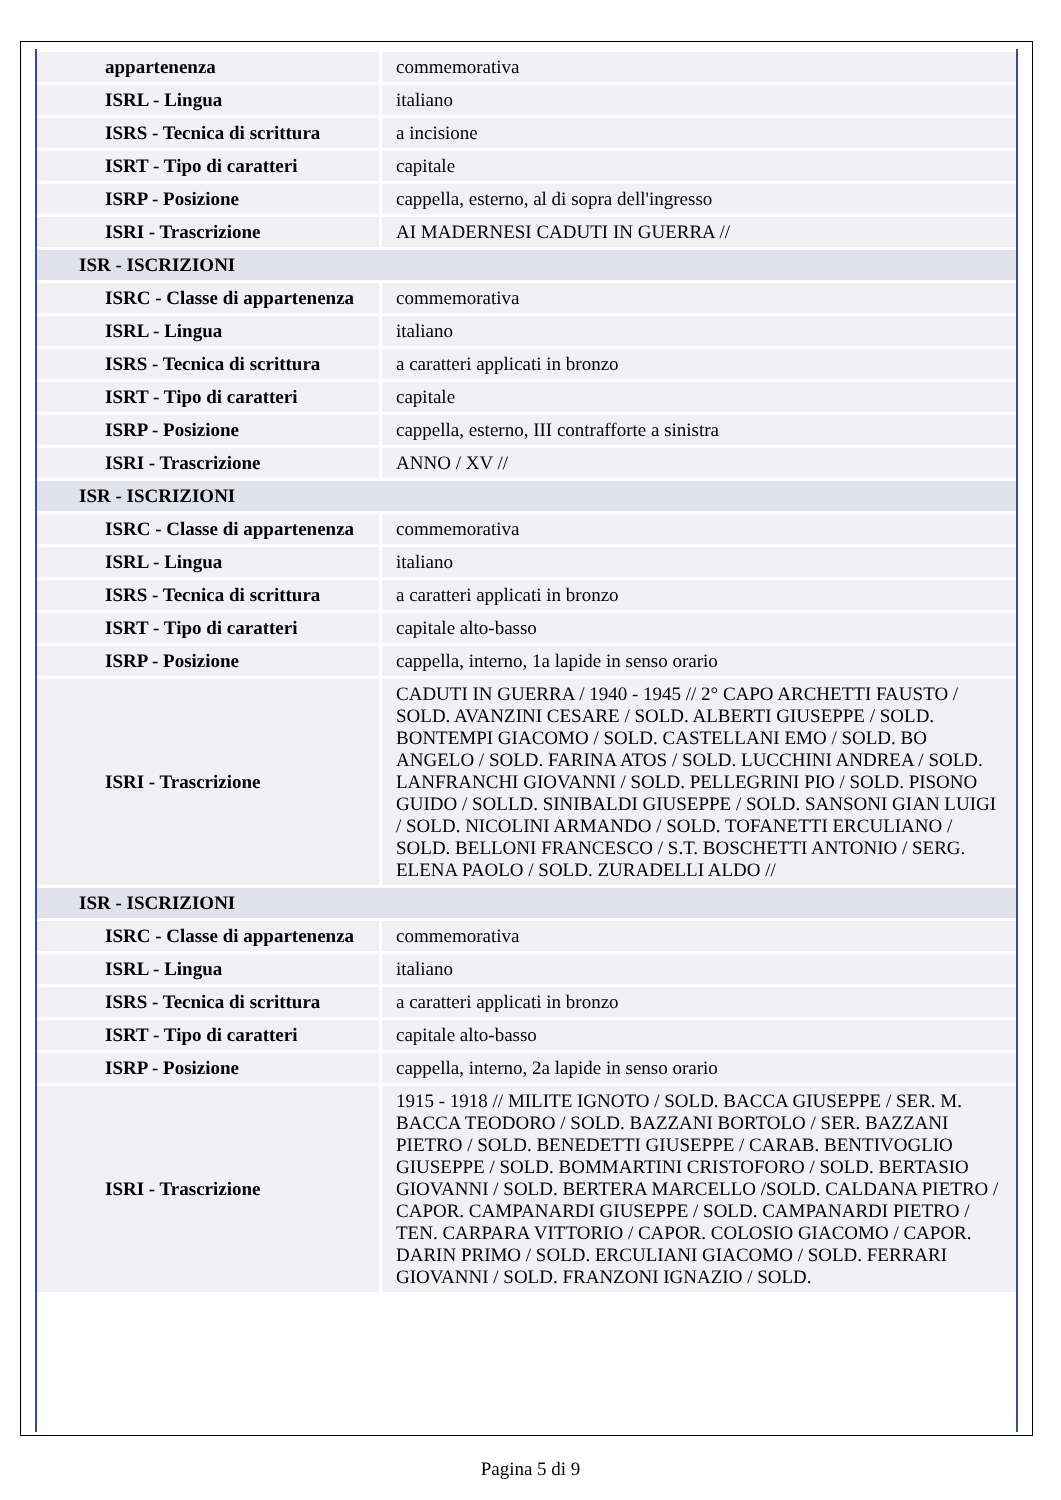| appartenenza | commemorativa |
| ISRL - Lingua | italiano |
| ISRS - Tecnica di scrittura | a incisione |
| ISRT - Tipo di caratteri | capitale |
| ISRP - Posizione | cappella, esterno, al di sopra dell'ingresso |
| ISRI - Trascrizione | AI MADERNESI CADUTI IN GUERRA // |
| ISR - ISCRIZIONI | |
| ISRC - Classe di appartenenza | commemorativa |
| ISRL - Lingua | italiano |
| ISRS - Tecnica di scrittura | a caratteri applicati in bronzo |
| ISRT - Tipo di caratteri | capitale |
| ISRP - Posizione | cappella, esterno, III contrafforte a sinistra |
| ISRI - Trascrizione | ANNO / XV // |
| ISR - ISCRIZIONI | |
| ISRC - Classe di appartenenza | commemorativa |
| ISRL - Lingua | italiano |
| ISRS - Tecnica di scrittura | a caratteri applicati in bronzo |
| ISRT - Tipo di caratteri | capitale alto-basso |
| ISRP - Posizione | cappella, interno, 1a lapide in senso orario |
| ISRI - Trascrizione | CADUTI IN GUERRA / 1940 - 1945 // 2° CAPO ARCHETTI FAUSTO / SOLD. AVANZINI CESARE / SOLD. ALBERTI GIUSEPPE / SOLD. BONTEMPI GIACOMO / SOLD. CASTELLANI EMO / SOLD. BO ANGELO / SOLD. FARINA ATOS / SOLD. LUCCHINI ANDREA / SOLD. LANFRANCHI GIOVANNI / SOLD. PELLEGRINI PIO / SOLD. PISONO GUIDO / SOLLD. SINIBALDI GIUSEPPE / SOLD. SANSONI GIAN LUIGI / SOLD. NICOLINI ARMANDO / SOLD. TOFANETTI ERCULIANO / SOLD. BELLONI FRANCESCO / S.T. BOSCHETTI ANTONIO / SERG. ELENA PAOLO / SOLD. ZURADELLI ALDO // |
| ISR - ISCRIZIONI | |
| ISRC - Classe di appartenenza | commemorativa |
| ISRL - Lingua | italiano |
| ISRS - Tecnica di scrittura | a caratteri applicati in bronzo |
| ISRT - Tipo di caratteri | capitale alto-basso |
| ISRP - Posizione | cappella, interno, 2a lapide in senso orario |
| ISRI - Trascrizione | 1915 - 1918 // MILITE IGNOTO / SOLD. BACCA GIUSEPPE / SER. M. BACCA TEODORO / SOLD. BAZZANI BORTOLO / SER. BAZZANI PIETRO / SOLD. BENEDETTI GIUSEPPE / CARAB. BENTIVOGLIO GIUSEPPE / SOLD. BOMMARTINI CRISTOFORO / SOLD. BERTASIO GIOVANNI / SOLD. BERTERA MARCELLO /SOLD. CALDANA PIETRO / CAPOR. CAMPANARDI GIUSEPPE / SOLD. CAMPANARDI PIETRO / TEN. CARPARA VITTORIO / CAPOR. COLOSIO GIACOMO / CAPOR. DARIN PRIMO / SOLD. ERCULIANI GIACOMO / SOLD. FERRARI GIOVANNI / SOLD. FRANZONI IGNAZIO / SOLD. |
Pagina 5 di 9